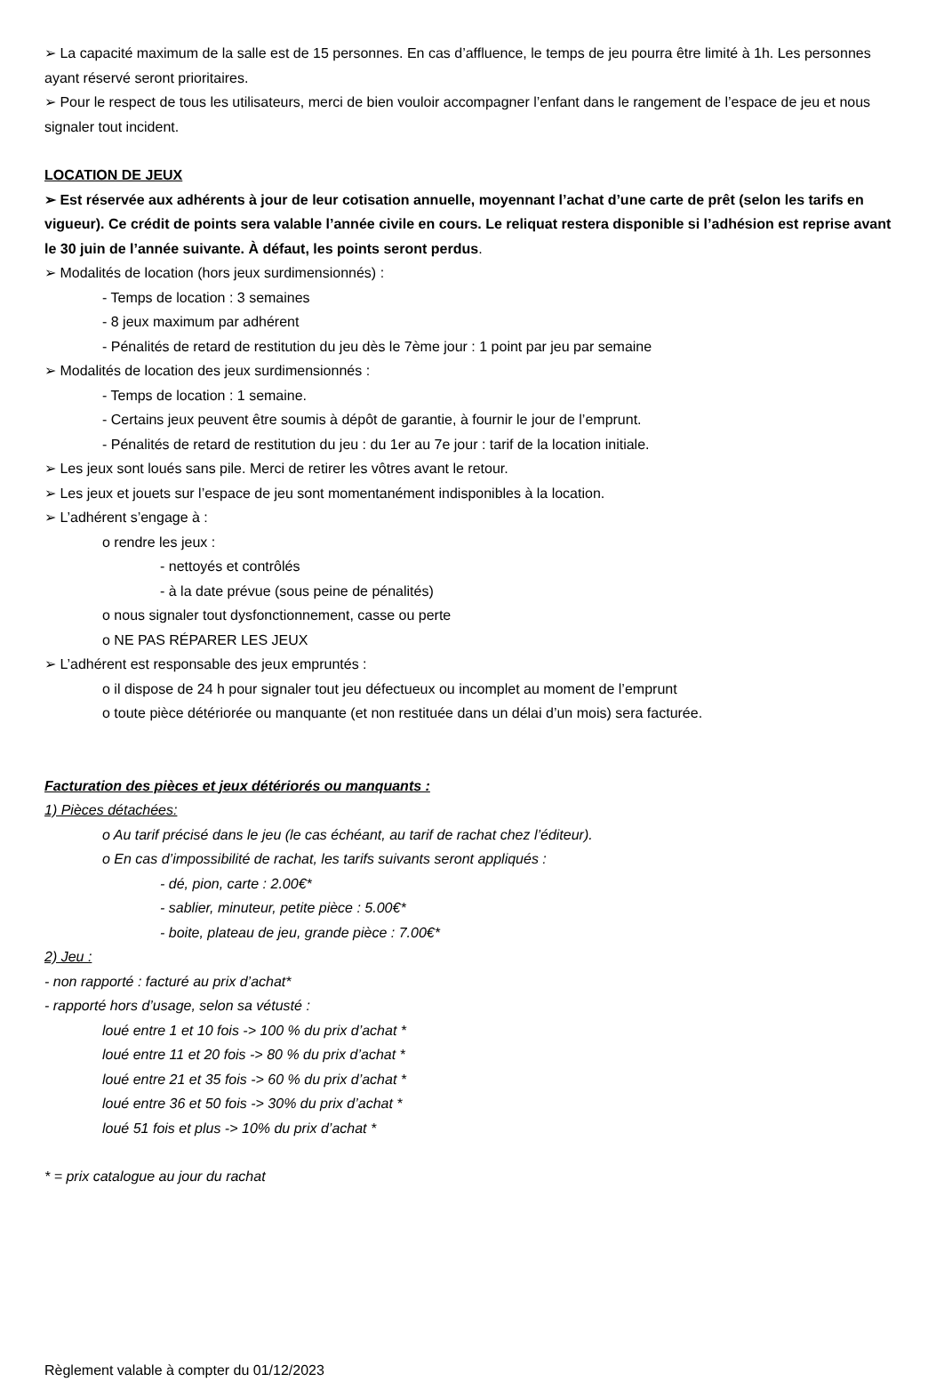➢ La capacité maximum de la salle est de 15 personnes. En cas d’affluence, le temps de jeu pourra être limité à 1h. Les personnes ayant réservé seront prioritaires.
➢ Pour le respect de tous les utilisateurs, merci de bien vouloir accompagner l’enfant dans le rangement de l’espace de jeu et nous signaler tout incident.
LOCATION DE JEUX
➢ Est réservée aux adhérents à jour de leur cotisation annuelle, moyennant l’achat d’une carte de prêt (selon les tarifs en vigueur). Ce crédit de points sera valable l’année civile en cours. Le reliquat restera disponible si l’adhésion est reprise avant le 30 juin de l’année suivante. À défaut, les points seront perdus.
➢ Modalités de location (hors jeux surdimensionnés) :
- Temps de location : 3 semaines
- 8 jeux maximum par adhérent
- Pénalités de retard de restitution du jeu dès le 7ème jour : 1 point par jeu par semaine
➢ Modalités de location des jeux surdimensionnés :
- Temps de location : 1 semaine.
- Certains jeux peuvent être soumis à dépôt de garantie, à fournir le jour de l’emprunt.
- Pénalités de retard de restitution du jeu : du 1er au 7e jour : tarif de la location initiale.
➢ Les jeux sont loués sans pile. Merci de retirer les vôtres avant le retour.
➢ Les jeux et jouets sur l’espace de jeu sont momentanément indisponibles à la location.
➢ L’adhérent s’engage à :
o rendre les jeux :
- nettoyés et contrôlés
- à la date prévue (sous peine de pénalités)
o nous signaler tout dysfonctionnement, casse ou perte
o NE PAS RÉPARER LES JEUX
➢ L’adhérent est responsable des jeux empruntés :
o il dispose de 24 h pour signaler tout jeu défectueux ou incomplet au moment de l’emprunt
o toute pièce détériorée ou manquante (et non restituée dans un délai d’un mois) sera facturée.
Facturation des pièces et jeux détériorés ou manquants :
1) Pièces détachées:
o Au tarif précisé dans le jeu (le cas échéant, au tarif de rachat chez l’éditeur).
o En cas d’impossibilité de rachat, les tarifs suivants seront appliqués :
- dé, pion, carte : 2.00€*
- sablier, minuteur, petite pièce : 5.00€*
- boite, plateau de jeu, grande pièce : 7.00€*
2) Jeu :
- non rapporté : facturé au prix d’achat*
- rapporté hors d’usage, selon sa vétusté :
loué entre 1 et 10 fois -> 100 % du prix d’achat *
loué entre 11 et 20 fois -> 80 % du prix d’achat *
loué entre 21 et 35 fois -> 60 % du prix d’achat *
loué entre 36 et 50 fois -> 30% du prix d’achat *
loué 51 fois et plus -> 10% du prix d’achat *
* = prix catalogue au jour du rachat
Règlement valable à compter du 01/12/2023